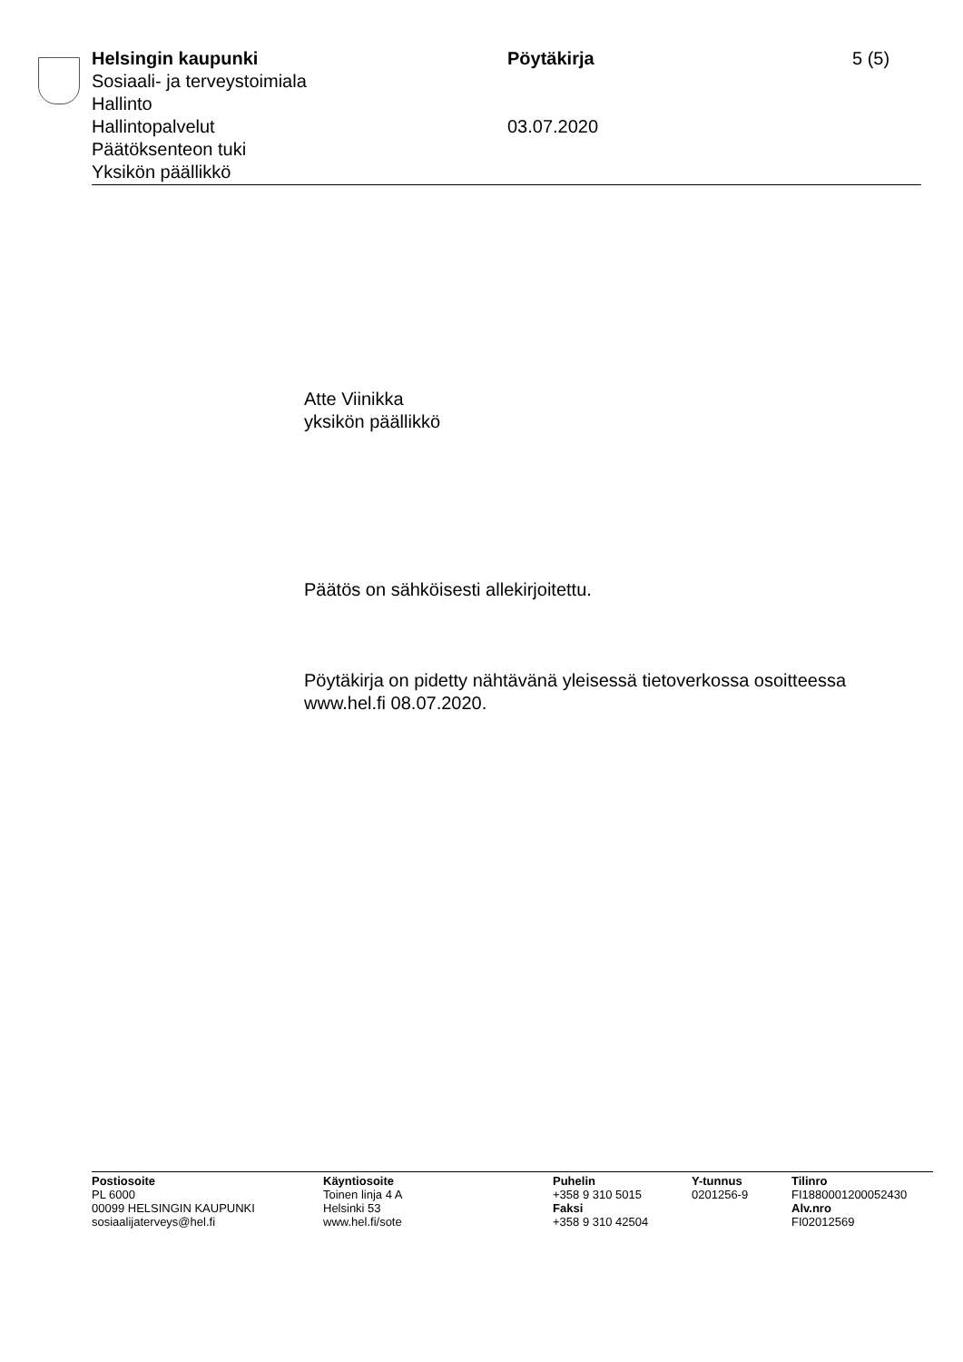Helsingin kaupunki
Sosiaali- ja terveystoimiala
Hallinto
Hallintopalvelut
Päätöksenteon tuki
Yksikön päällikkö
Pöytäkirja
03.07.2020
5 (5)
Atte Viinikka
yksikön päällikkö
Päätös on sähköisesti allekirjoitettu.
Pöytäkirja on pidetty nähtävänä yleisessä tietoverkossa osoitteessa
www.hel.fi 08.07.2020.
Postiosoite
PL 6000
00099 HELSINGIN KAUPUNKI
sosiaalijaterveys@hel.fi
Käyntiosoite
Toinen linja 4 A
Helsinki 53
www.hel.fi/sote
Puhelin
+358 9 310 5015
Faksi
+358 9 310 42504
Y-tunnus
0201256-9
Tilinro
FI1880001200052430
Alv.nro
FI02012569